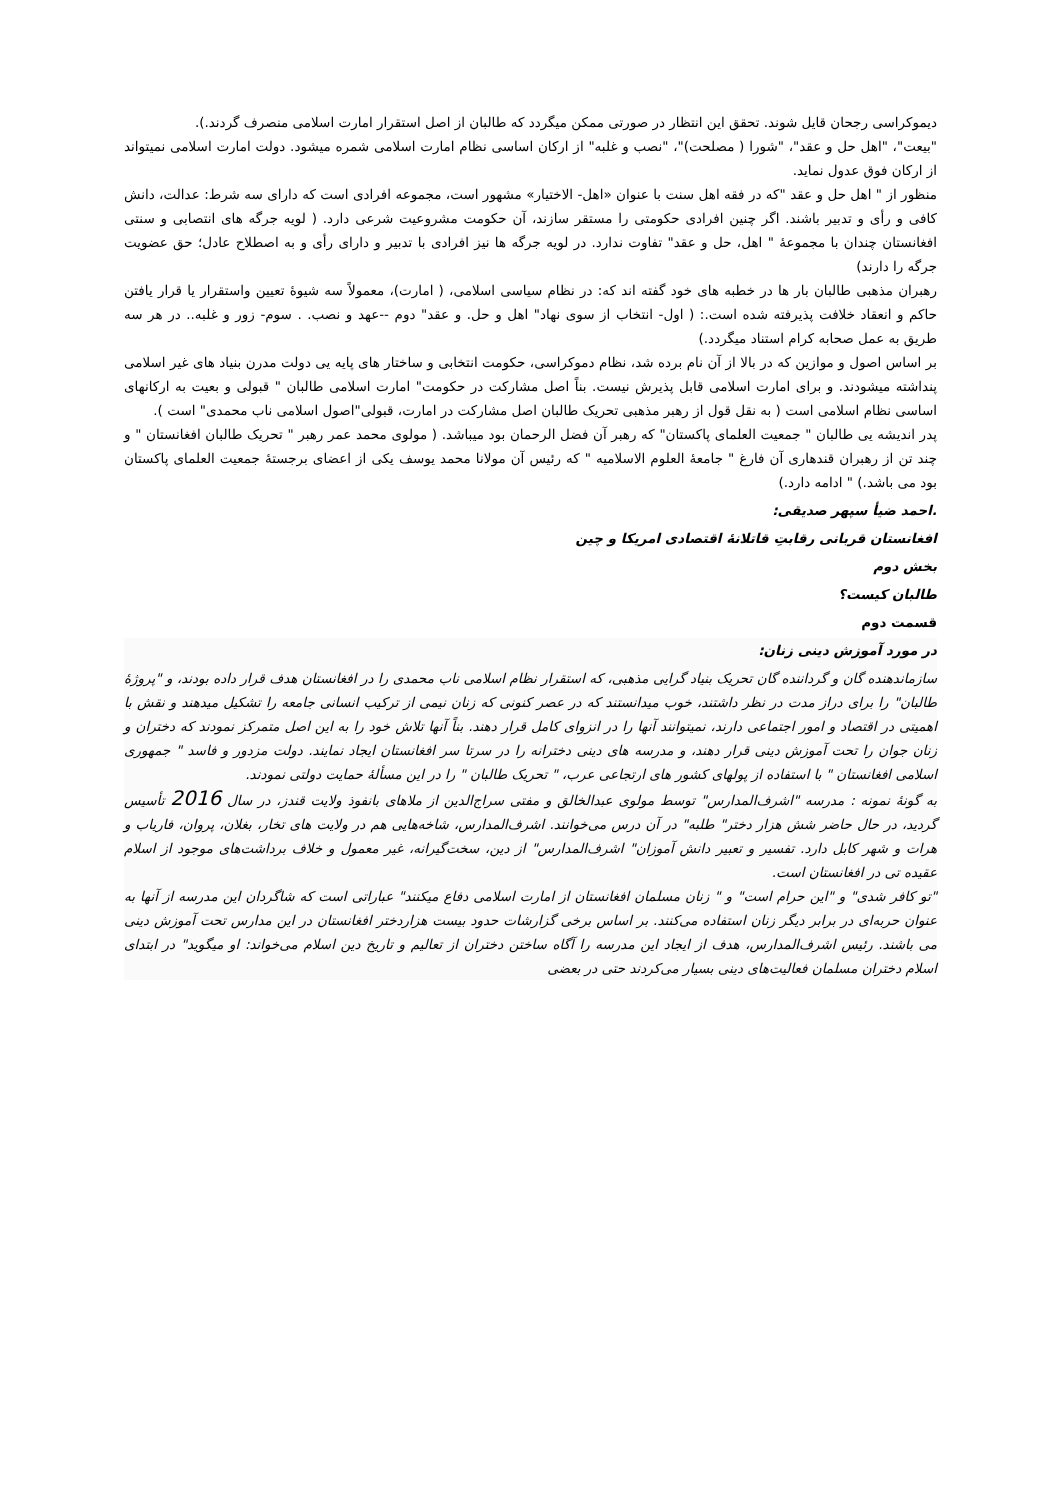دیموکراسی رجحان قایل شوند. تحقق این انتظار در صورتی ممکن میگردد که طالبان از اصل استقرار امارت اسلامی منصرف گردند.).
"بیعت"، "اهل حل و عقد"، "شورا ( مصلحت)"، "نصب و غلبه" از ارکان اساسی نظام امارت اسلامی شمره میشود. دولت امارت اسلامی نمیتواند از ارکان فوق عدول نماید.
منظور از " اهل حل و عقد "که در فقه اهل سنت با عنوان «اهل- الاختیار» مشهور است، مجموعه افرادی است که دارای سه شرط: عدالت، دانش کافی و رأی و تدبیر باشند. اگر چنین افرادی حکومتی را مستقر سازند، آن حکومت مشروعیت شرعی دارد. ( لویه جرگه های انتصابی و سنتی افغانستان چندان با مجموعهٔ " اهل، حل و عقد" تفاوت ندارد. در لویه جرگه ها نیز افرادی با تدبیر و دارای رأی و به اصطلاح عادل؛ حق عضویت جرگه را دارند)
رهبران مذهبی طالبان بار ها در خطبه های خود گفته اند که: در نظام سیاسی اسلامی، ( امارت)، معمولاً سه شیوهٔ تعیین واستقرار یا قرار یافتن حاکم و انعقاد خلافت پذیرفته شده است.: ( اول- انتخاب از سوی نهاد" اهل و حل. و عقد" دوم --عهد و نصب. . سوم- زور و غلبه.. در هر سه طریق به عمل صحابه کرام استناد میگردد.)
بر اساس اصول و موازین که در بالا از آن نام برده شد، نظام دموکراسی، حکومت انتخابی و ساختار های پایه یی دولت مدرن بنیاد های غیر اسلامی پنداشته میشودند. و برای امارت اسلامی قابل پذیرش نیست. بناً اصل مشارکت در حکومت" امارت اسلامی طالبان " قبولی و بعیت به ارکانهای اساسی نظام اسلامی است ( به نقل قول از رهبر مذهبی تحریک طالبان اصل مشارکت در امارت، قبولی"اصول اسلامی ناب محمدی" است ).
پدر اندیشه یی طالبان " جمعیت العلمای پاکستان" که رهبر آن فضل الرحمان بود میباشد. ( مولوی محمد عمر رهبر " تحریک طالبان افغانستان " و چند تن از رهبران قندهاری آن فارغ " جامعهٔ العلوم الاسلامیه " که رئیس آن مولانا محمد یوسف یکی از اعضای برجستهٔ جمعیت العلمای پاکستان بود می باشد.) " ادامه دارد.)
.احمد ضیأ سپهر صدیقی:
افغانستان قربانی رقابتِ قاتلانهٔ اقتصادی امریکا و چین
بخش دوم
طالبان کیست؟
قسمت دوم
در مورد آموزش دینی زنان:
سازماندهنده گان و گرداننده گان تحریک بنیاد گرایی مذهبی، که استقرار نظام اسلامی ناب محمدی را در افغانستان هدف قرار داده بودند، و "پروژهٔ طالبان" را برای دراز مدت در نظر داشتند، خوب میدانستند که در عصر کنونی که زنان نیمی از ترکیب انسانی جامعه را تشکیل میدهند و نقش با اهمیتی در اقتصاد و امور اجتماعی دارند، نمیتوانند آنها را در انزوای کامل قرار دهند. بناً آنها تلاش خود را به این اصل متمرکز نمودند که دختران و زنان جوان را تحت آموزش دینی قرار دهند، و مدرسه های دینی دخترانه را در سرتا سر افغانستان ایجاد نمایند. دولت مزدور و فاسد " جمهوری اسلامی افغانستان " با استفاده از پولهای کشور های ارتجاعی عرب، " تحریک طالبان " را در این مسألهٔ حمایت دولتی نمودند.
به گونهٔ نمونه : مدرسه "اشرف‌المدارس" توسط مولوی عبدالخالق و مفتی سراج‌الدین از ملاهای بانفوذ ولایت قندز، در سال 2016 تأسیس گردید، در حال حاضر شش هزار دختر" طلبه" در آن درس می‌خوانند. اشرف‌المدارس، شاخه‌هایی هم در ولایت های تخار، بغلان، پروان، فاریاب و هرات و شهر کابل دارد. تفسیر و تعبیر دانش آموزان" اشرف‌المدارس" از دین، سخت‌گیرانه، غیر معمول و خلاف برداشت‌های موجود از اسلام عقیده تی در افغانستان است.
"تو کافر شدی" و "این حرام است" و " زنان مسلمان افغانستان از امارت اسلامی دفاع میکنند" عباراتی است که شاگردان این مدرسه از آنها به عنوان حربه‌ای در برابر دیگر زنان استفاده می‌کنند. بر اساس برخی گزارشات حدود بیست هزاردختر افغانستان در این مدارس تحت آموزش دینی می باشند. رئیس اشرف‌المدارس، هدف از ایجاد این مدرسه را آگاه ساختن دختران از تعالیم و تاریخ دین اسلام می‌خواند: او میگوید" در ابتدای اسلام دختران مسلمان فعالیت‌های دینی بسیار می‌کردند حتی در بعضی